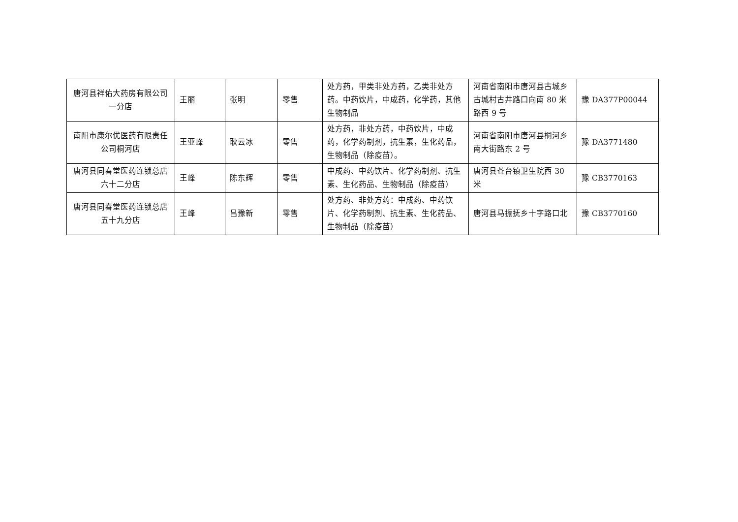| 唐河县祥佑大药房有限公司一分店 | 王丽 | 张明 | 零售 | 处方药，甲类非处方药，乙类非处方药。中药饮片，中成药，化学药，其他生物制品 | 河南省南阳市唐河县古城乡古城村古井路口向南 80 米路西 9 号 | 豫 DA377P00044 |
| 南阳市康尔优医药有限责任公司桐河店 | 王亚峰 | 耿云冰 | 零售 | 处方药，非处方药，中药饮片，中成药，化学药制剂，抗生素，生化药品，生物制品（除疫苗）。 | 河南省南阳市唐河县桐河乡南大街路东 2 号 | 豫 DA3771480 |
| 唐河县同春堂医药连锁总店六十二分店 | 王峰 | 陈东辉 | 零售 | 中成药、中药饮片、化学药制剂、抗生素、生化药品、生物制品（除疫苗） | 唐河县苍台镇卫生院西 30 米 | 豫 CB3770163 |
| 唐河县同春堂医药连锁总店五十九分店 | 王峰 | 吕豫新 | 零售 | 处方药、非处方药：中成药、中药饮片、化学药制剂、抗生素、生化药品、生物制品（除疫苗） | 唐河县马振抚乡十字路口北 | 豫 CB3770160 |